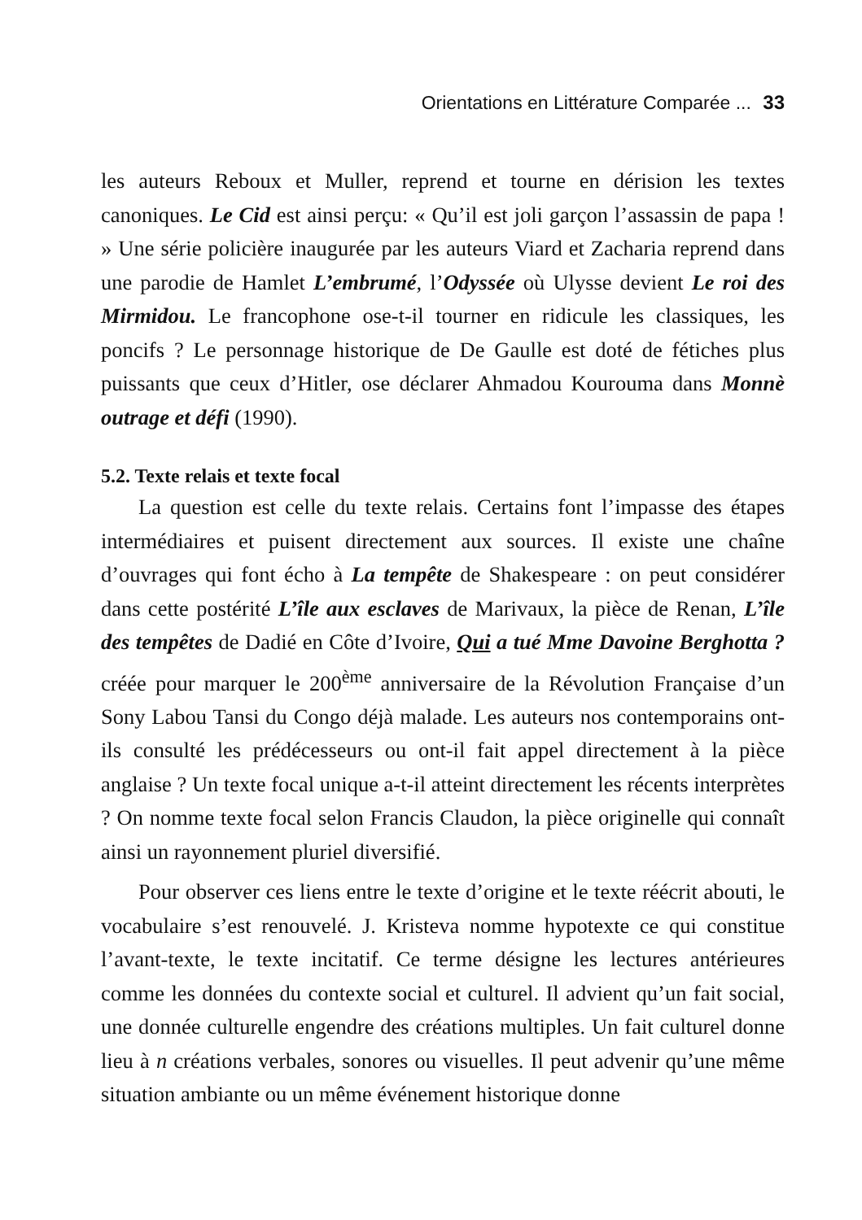Orientations en Littérature Comparée ... 33
les auteurs Reboux et Muller, reprend et tourne en dérision les textes canoniques. Le Cid est ainsi perçu: « Qu’il est joli garçon l’assassin de papa ! » Une série policière inaugurée par les auteurs Viard et Zacharia reprend dans une parodie de Hamlet L’embrumé, l’Odyssée où Ulysse devient Le roi des Mirmidou. Le francophone ose-t-il tourner en ridicule les classiques, les poncifs ? Le personnage historique de De Gaulle est doté de fétiches plus puissants que ceux d’Hitler, ose déclarer Ahmadou Kourouma dans Monnè outrage et défi (1990).
5.2. Texte relais et texte focal
La question est celle du texte relais. Certains font l’impasse des étapes intermédiaires et puisent directement aux sources. Il existe une chaîne d’ouvrages qui font écho à La tempête de Shakespeare : on peut considérer dans cette postérité L’île aux esclaves de Marivaux, la pièce de Renan, L’île des tempêtes de Dadié en Côte d’Ivoire, Qui a tué Mme Davoine Berghotta ? créée pour marquer le 200<sup>ème</sup> anniversaire de la Révolution Française d’un Sony Labou Tansi du Congo déjà malade. Les auteurs nos contemporains ont-ils consulté les prédécesseurs ou ont-il fait appel directement à la pièce anglaise ? Un texte focal unique a-t-il atteint directement les récents interprètes ? On nomme texte focal selon Francis Claudon, la pièce originelle qui connaît ainsi un rayonnement pluriel diversifié.
Pour observer ces liens entre le texte d’origine et le texte réécrit abouti, le vocabulaire s’est renouvelé. J. Kristeva nomme hypotexte ce qui constitue l’avant-texte, le texte incitatif. Ce terme désigne les lectures antérieures comme les données du contexte social et culturel. Il advient qu’un fait social, une donnée culturelle engendre des créations multiples. Un fait culturel donne lieu à n créations verbales, sonores ou visuelles. Il peut advenir qu’une même situation ambiante ou un même événement historique donne